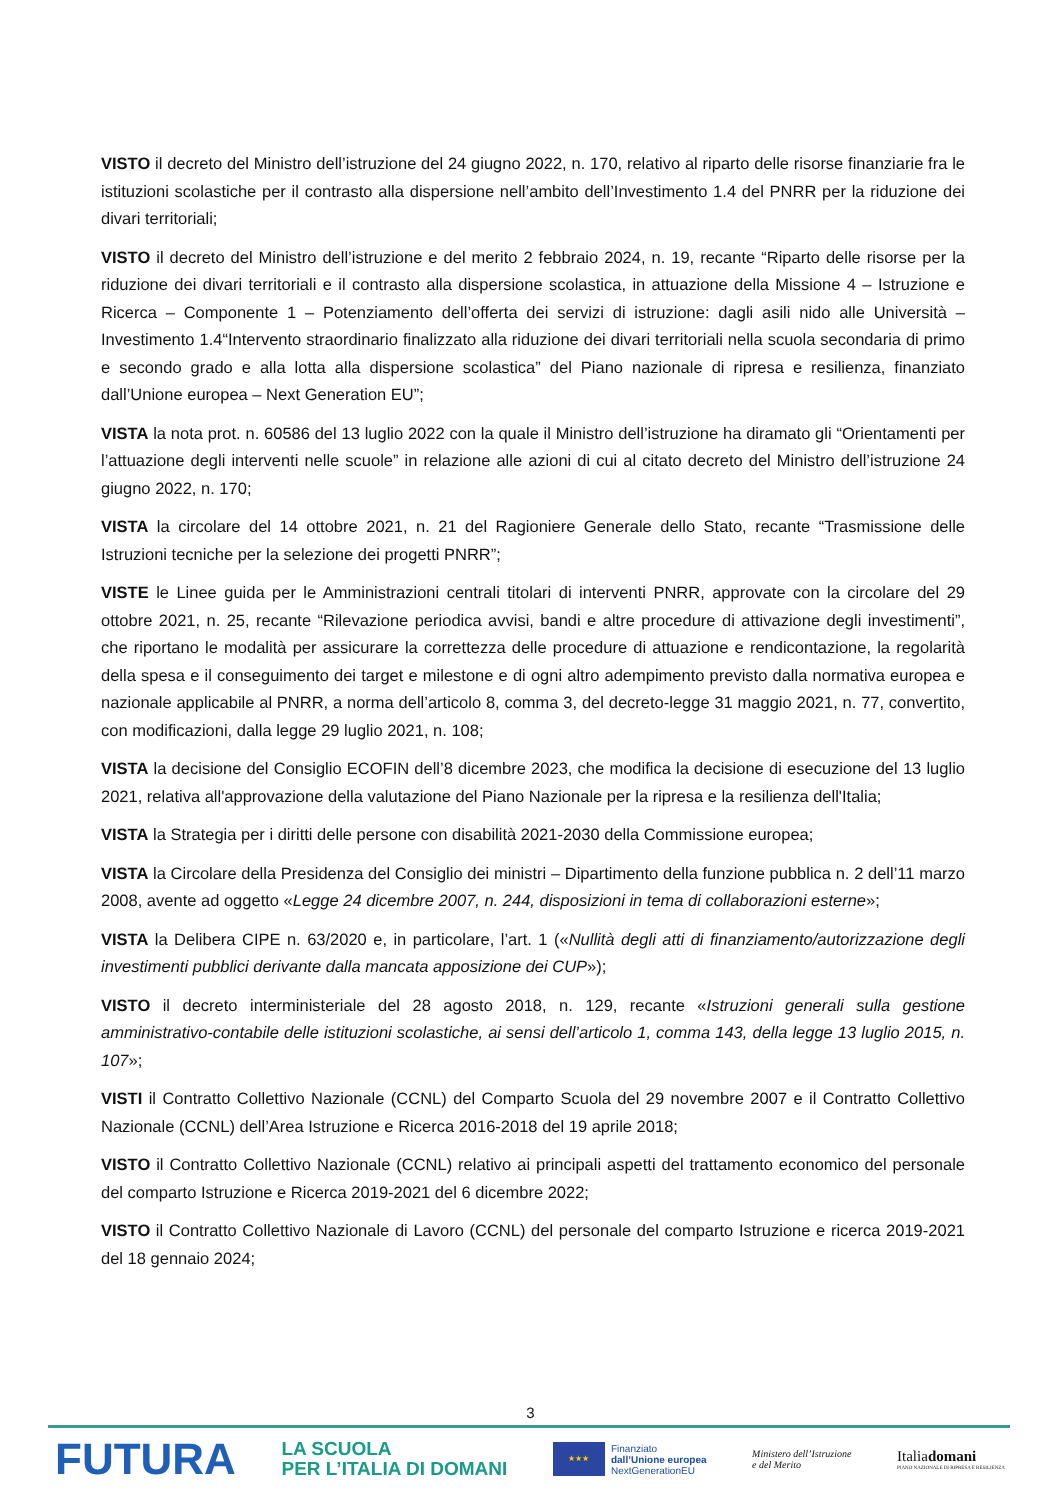VISTO il decreto del Ministro dell’istruzione del 24 giugno 2022, n. 170, relativo al riparto delle risorse finanziarie fra le istituzioni scolastiche per il contrasto alla dispersione nell’ambito dell’Investimento 1.4 del PNRR per la riduzione dei divari territoriali;
VISTO il decreto del Ministro dell’istruzione e del merito 2 febbraio 2024, n. 19, recante “Riparto delle risorse per la riduzione dei divari territoriali e il contrasto alla dispersione scolastica, in attuazione della Missione 4 – Istruzione e Ricerca – Componente 1 – Potenziamento dell’offerta dei servizi di istruzione: dagli asili nido alle Università – Investimento 1.4“Intervento straordinario finalizzato alla riduzione dei divari territoriali nella scuola secondaria di primo e secondo grado e alla lotta alla dispersione scolastica” del Piano nazionale di ripresa e resilienza, finanziato dall’Unione europea – Next Generation EU”;
VISTA la nota prot. n. 60586 del 13 luglio 2022 con la quale il Ministro dell’istruzione ha diramato gli “Orientamenti per l’attuazione degli interventi nelle scuole” in relazione alle azioni di cui al citato decreto del Ministro dell’istruzione 24 giugno 2022, n. 170;
VISTA la circolare del 14 ottobre 2021, n. 21 del Ragioniere Generale dello Stato, recante “Trasmissione delle Istruzioni tecniche per la selezione dei progetti PNRR”;
VISTE le Linee guida per le Amministrazioni centrali titolari di interventi PNRR, approvate con la circolare del 29 ottobre 2021, n. 25, recante “Rilevazione periodica avvisi, bandi e altre procedure di attivazione degli investimenti”, che riportano le modalità per assicurare la correttezza delle procedure di attuazione e rendicontazione, la regolarità della spesa e il conseguimento dei target e milestone e di ogni altro adempimento previsto dalla normativa europea e nazionale applicabile al PNRR, a norma dell’articolo 8, comma 3, del decreto-legge 31 maggio 2021, n. 77, convertito, con modificazioni, dalla legge 29 luglio 2021, n. 108;
VISTA la decisione del Consiglio ECOFIN dell’8 dicembre 2023, che modifica la decisione di esecuzione del 13 luglio 2021, relativa all'approvazione della valutazione del Piano Nazionale per la ripresa e la resilienza dell'Italia;
VISTA la Strategia per i diritti delle persone con disabilità 2021-2030 della Commissione europea;
VISTA la Circolare della Presidenza del Consiglio dei ministri – Dipartimento della funzione pubblica n. 2 dell’11 marzo 2008, avente ad oggetto «Legge 24 dicembre 2007, n. 244, disposizioni in tema di collaborazioni esterne»;
VISTA la Delibera CIPE n. 63/2020 e, in particolare, l’art. 1 («Nullità degli atti di finanziamento/autorizzazione degli investimenti pubblici derivante dalla mancata apposizione dei CUP»);
VISTO il decreto interministeriale del 28 agosto 2018, n. 129, recante «Istruzioni generali sulla gestione amministrativo-contabile delle istituzioni scolastiche, ai sensi dell’articolo 1, comma 143, della legge 13 luglio 2015, n. 107»;
VISTI il Contratto Collettivo Nazionale (CCNL) del Comparto Scuola del 29 novembre 2007 e il Contratto Collettivo Nazionale (CCNL) dell’Area Istruzione e Ricerca 2016-2018 del 19 aprile 2018;
VISTO il Contratto Collettivo Nazionale (CCNL) relativo ai principali aspetti del trattamento economico del personale del comparto Istruzione e Ricerca 2019-2021 del 6 dicembre 2022;
VISTO il Contratto Collettivo Nazionale di Lavoro (CCNL) del personale del comparto Istruzione e ricerca 2019-2021 del 18 gennaio 2024;
3
FUTURA
LA SCUOLA
PER L’ITALIA DI DOMANI
★★★
Finanziato
dall’Unione europea
NextGenerationEU
Ministero dell’Istruzione
e del Merito
Italiadomani
PIANO NAZIONALE DI RIPRESA E RESILIENZA